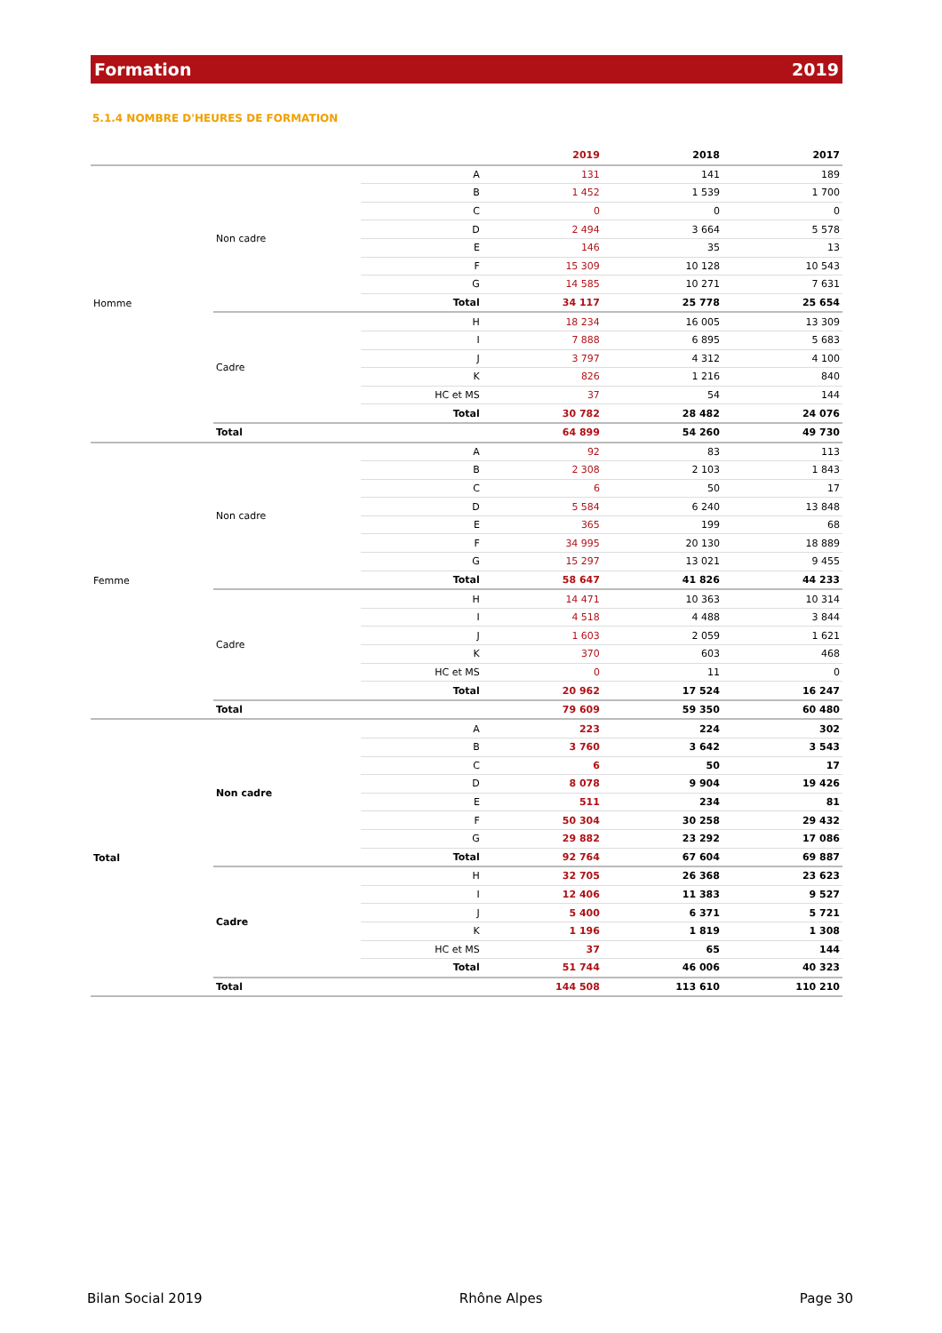Formation 2019
5.1.4 NOMBRE D'HEURES DE FORMATION
| | | | 2019 | 2018 | 2017 |
| --- | --- | --- | --- | --- | --- |
| Homme | Non cadre | A | 131 | 141 | 189 |
| | | B | 1 452 | 1 539 | 1 700 |
| | | C | 0 | 0 | 0 |
| | | D | 2 494 | 3 664 | 5 578 |
| | | E | 146 | 35 | 13 |
| | | F | 15 309 | 10 128 | 10 543 |
| | | G | 14 585 | 10 271 | 7 631 |
| | | Total | 34 117 | 25 778 | 25 654 |
| | Cadre | H | 18 234 | 16 005 | 13 309 |
| | | I | 7 888 | 6 895 | 5 683 |
| | | J | 3 797 | 4 312 | 4 100 |
| | | K | 826 | 1 216 | 840 |
| | | HC et MS | 37 | 54 | 144 |
| | | Total | 30 782 | 28 482 | 24 076 |
| | Total | | 64 899 | 54 260 | 49 730 |
| Femme | Non cadre | A | 92 | 83 | 113 |
| | | B | 2 308 | 2 103 | 1 843 |
| | | C | 6 | 50 | 17 |
| | | D | 5 584 | 6 240 | 13 848 |
| | | E | 365 | 199 | 68 |
| | | F | 34 995 | 20 130 | 18 889 |
| | | G | 15 297 | 13 021 | 9 455 |
| | | Total | 58 647 | 41 826 | 44 233 |
| | Cadre | H | 14 471 | 10 363 | 10 314 |
| | | I | 4 518 | 4 488 | 3 844 |
| | | J | 1 603 | 2 059 | 1 621 |
| | | K | 370 | 603 | 468 |
| | | HC et MS | 0 | 11 | 0 |
| | | Total | 20 962 | 17 524 | 16 247 |
| | Total | | 79 609 | 59 350 | 60 480 |
| Total | Non cadre | A | 223 | 224 | 302 |
| | | B | 3 760 | 3 642 | 3 543 |
| | | C | 6 | 50 | 17 |
| | | D | 8 078 | 9 904 | 19 426 |
| | | E | 511 | 234 | 81 |
| | | F | 50 304 | 30 258 | 29 432 |
| | | G | 29 882 | 23 292 | 17 086 |
| | | Total | 92 764 | 67 604 | 69 887 |
| | Cadre | H | 32 705 | 26 368 | 23 623 |
| | | I | 12 406 | 11 383 | 9 527 |
| | | J | 5 400 | 6 371 | 5 721 |
| | | K | 1 196 | 1 819 | 1 308 |
| | | HC et MS | 37 | 65 | 144 |
| | | Total | 51 744 | 46 006 | 40 323 |
| | Total | | 144 508 | 113 610 | 110 210 |
Bilan Social 2019 Rhône Alpes Page 30